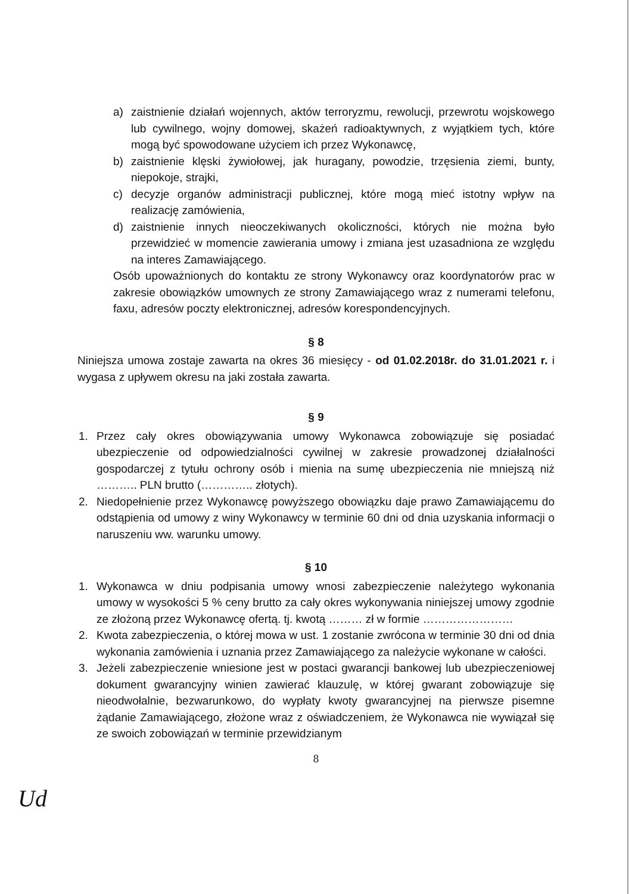a) zaistnienie działań wojennych, aktów terroryzmu, rewolucji, przewrotu wojskowego lub cywilnego, wojny domowej, skażeń radioaktywnych, z wyjątkiem tych, które mogą być spowodowane użyciem ich przez Wykonawcę,
b) zaistnienie klęski żywiołowej, jak huragany, powodzie, trzęsienia ziemi, bunty, niepokoje, strajki,
c) decyzje organów administracji publicznej, które mogą mieć istotny wpływ na realizację zamówienia,
d) zaistnienie innych nieoczekiwanych okoliczności, których nie można było przewidzieć w momencie zawierania umowy i zmiana jest uzasadniona ze względu na interes Zamawiającego.
Osób upoważnionych do kontaktu ze strony Wykonawcy oraz koordynatorów prac w zakresie obowiązków umownych ze strony Zamawiającego wraz z numerami telefonu, faxu, adresów poczty elektronicznej, adresów korespondencyjnych.
§ 8
Niniejsza umowa zostaje zawarta na okres 36 miesięcy - od 01.02.2018r. do 31.01.2021 r. i wygasa z upływem okresu na jaki została zawarta.
§ 9
1. Przez cały okres obowiązywania umowy Wykonawca zobowiązuje się posiadać ubezpieczenie od odpowiedzialności cywilnej w zakresie prowadzonej działalności gospodarczej z tytułu ochrony osób i mienia na sumę ubezpieczenia nie mniejszą niż ……….. PLN brutto (………….. złotych).
2. Niedopełnienie przez Wykonawcę powyższego obowiązku daje prawo Zamawiającemu do odstąpienia od umowy z winy Wykonawcy w terminie 60 dni od dnia uzyskania informacji o naruszeniu ww. warunku umowy.
§ 10
1. Wykonawca w dniu podpisania umowy wnosi zabezpieczenie należytego wykonania umowy w wysokości 5 % ceny brutto za cały okres wykonywania niniejszej umowy zgodnie ze złożoną przez Wykonawcę ofertą. tj. kwotą ……… zł w formie ……………………
2. Kwota zabezpieczenia, o której mowa w ust. 1 zostanie zwrócona w terminie 30 dni od dnia wykonania zamówienia i uznania przez Zamawiającego za należycie wykonane w całości.
3. Jeżeli zabezpieczenie wniesione jest w postaci gwarancji bankowej lub ubezpieczeniowej dokument gwarancyjny winien zawierać klauzulę, w której gwarant zobowiązuje się nieodwołalnie, bezwarunkowo, do wypłaty kwoty gwarancyjnej na pierwsze pisemne żądanie Zamawiającego, złożone wraz z oświadczeniem, że Wykonawca nie wywiązał się ze swoich zobowiązań w terminie przewidzianym
8
Ud